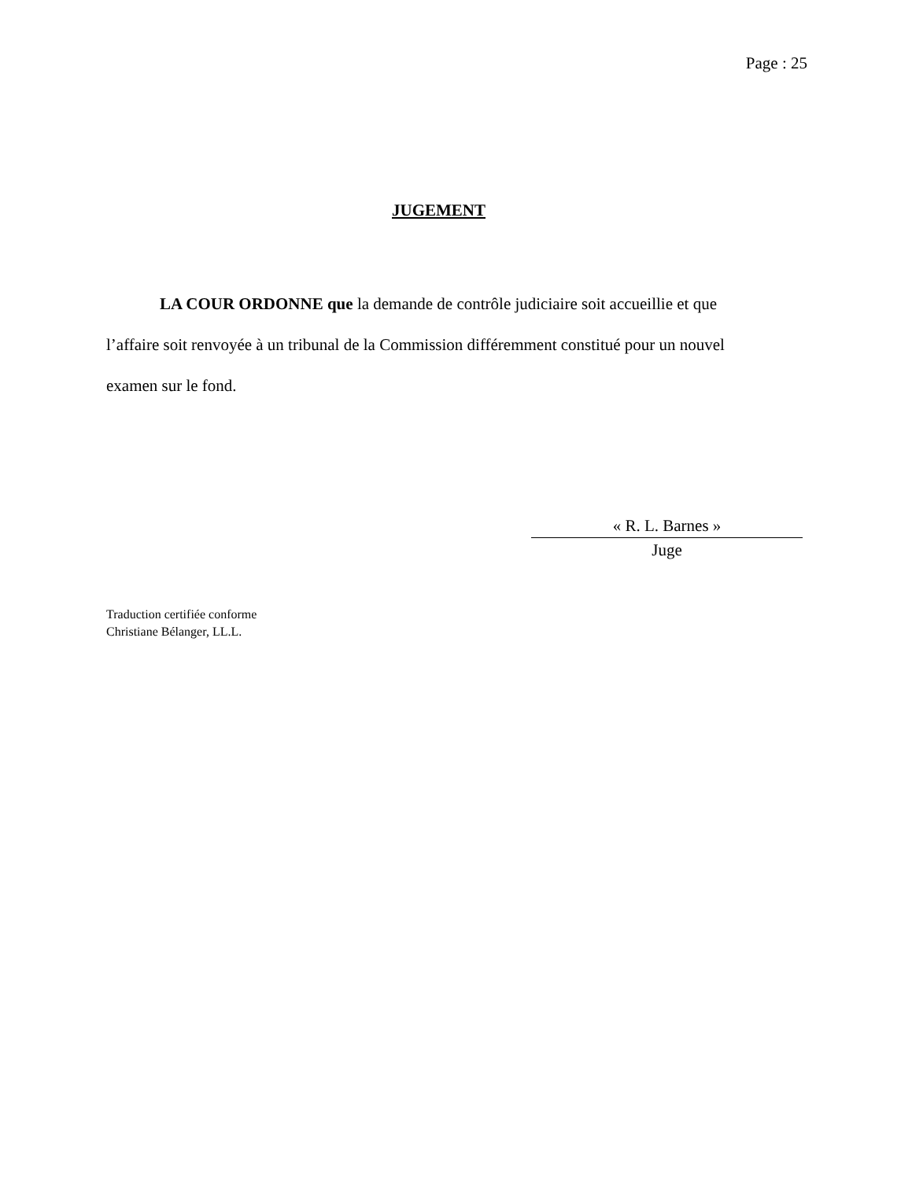Page : 25
JUGEMENT
LA COUR ORDONNE que la demande de contrôle judiciaire soit accueillie et que l’affaire soit renvoyée à un tribunal de la Commission différemment constitué pour un nouvel examen sur le fond.
« R. L. Barnes »
Juge
Traduction certifiée conforme
Christiane Bélanger, LL.L.